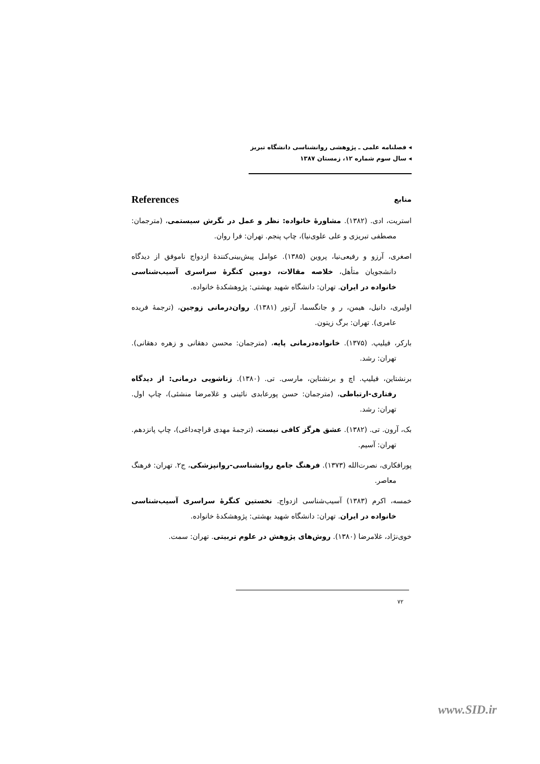◂ فصلنامه علمی ـ پژوهشی روانشناسی دانشگاه تبریز
◂ سال سوم شماره ۱۲، زمستان ۱۳۸۷
منابع References
استریت، ادی. (۱۳۸۲). مشاورهٔ خانواده: نظر و عمل در نگرش سیستمی، (مترجمان: مصطفی تبریزی و علی علوی‌نیا)، چاپ پنجم. تهران: فرا روان.
اصغری، آرزو و رفیعی‌نیا، پروین (۱۳۸۵). عوامل پیش‌بینی‌کنندهٔ ازدواج ناموفق از دیدگاه دانشجویان متأهل، خلاصه مقالات، دومین کنگرهٔ سراسری آسیب‌شناسی خانواده در ایران. تهران: دانشگاه شهید بهشتی: پژوهشکدهٔ خانواده.
اولیری، دانیل، هیمن، ر و جانگسما، آرتور (۱۳۸۱). روان‌درمانی زوجین، (ترجمهٔ فریده عامری). تهران: برگ زیتون.
بارکر، فیلیپ. (۱۳۷۵). خانواده‌درمانی پایه، (مترجمان: محسن دهقانی و زهره دهقانی). تهران: رشد.
برنشتاین، فیلیپ. اچ و برنشتاین، مارسی. تی. (۱۳۸۰). زناشویی درمانی: از دیدگاه رفتاری-ارتباطی، (مترجمان: حسن پورعابدی نائینی و غلامرضا منشئی)، چاپ اول. تهران: رشد.
بک، آرون. تی. (۱۳۸۲). عشق هرگز کافی نیست، (ترجمهٔ مهدی قراچه‌داغی)، چاپ پانزدهم. تهران: آسیم.
پورافکاری، نصرت‌الله (۱۳۷۳). فرهنگ جامع روانشناسی-روانپزشکی، ج۲. تهران: فرهنگ معاصر.
خمسه، اکرم (۱۳۸۳) آسیب‌شناسی ازدواج. نخستین کنگرهٔ سراسری آسیب‌شناسی خانواده در ایران. تهران: دانشگاه شهید بهشتی: پژوهشکدهٔ خانواده.
خوی‌نژاد، غلامرضا (۱۳۸۰). روش‌های پژوهش در علوم تربیتی. تهران: سمت.
۷۲
www.SID.ir